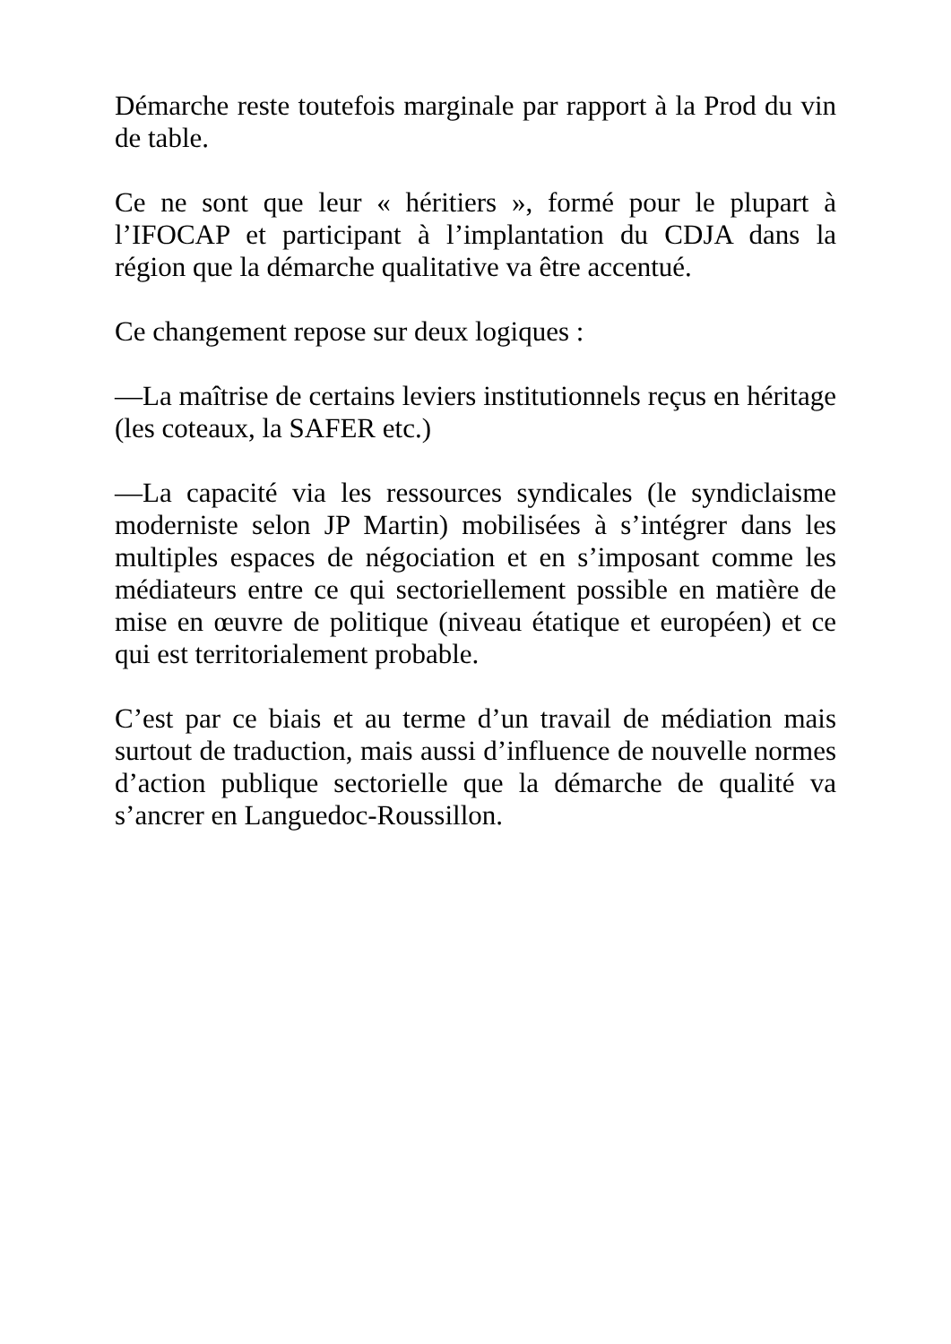Démarche reste toutefois marginale par rapport à la Prod du vin de table.
Ce ne sont que leur « héritiers », formé pour le plupart à l’IFOCAP et participant à l’implantation du CDJA dans la région que la démarche qualitative va être accentué.
Ce changement repose sur deux logiques :
—La maîtrise de certains leviers institutionnels reçus en héritage (les coteaux, la SAFER etc.)
—La capacité via les ressources syndicales (le syndiclaisme moderniste selon JP Martin) mobilisées à s’intégrer dans les multiples espaces de négociation et en s’imposant comme les médiateurs entre ce qui sectoriellement possible en matière de mise en œuvre de politique (niveau étatique et européen) et ce qui est territorialement probable.
C’est par ce biais et au terme d’un travail de médiation mais surtout de traduction, mais aussi d’influence de nouvelle normes d’action publique sectorielle que la démarche de qualité va s’ancrer en Languedoc-Roussillon.